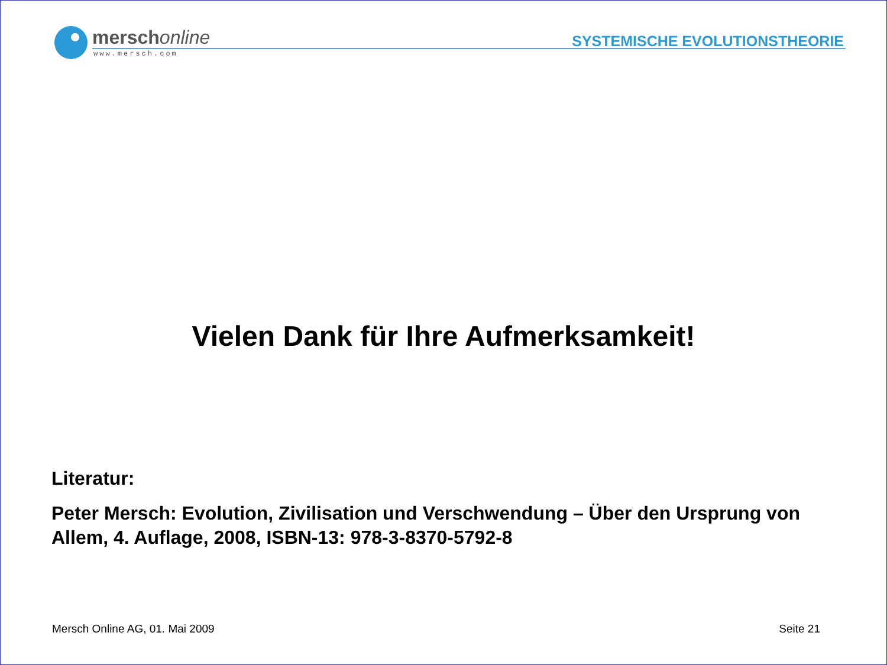merschonline
www.mersch.com
SYSTEMISCHE EVOLUTIONSTHEORIE
Vielen Dank für Ihre Aufmerksamkeit!
Literatur:
Peter Mersch: Evolution, Zivilisation und Verschwendung – Über den Ursprung von Allem, 4. Auflage, 2008, ISBN-13: 978-3-8370-5792-8
Mersch Online AG, 01. Mai 2009 Seite 21